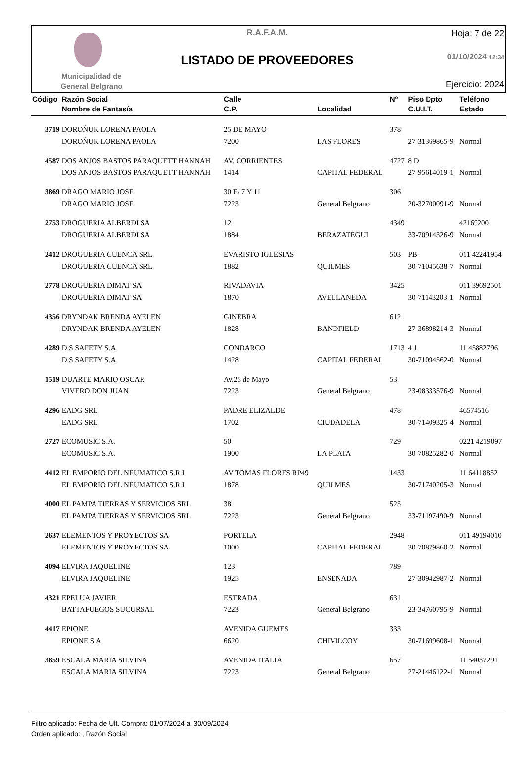Municipalidad de
General Belgrano
R.A.F.A.M.
LISTADO DE PROVEEDORES
Hoja: 7 de 22
01/10/2024 12:34
Ejercicio: 2024
| Código | Razón Social Nombre de Fantasía | Calle C.P. | Localidad | Nº | Piso Dpto C.U.I.T. | Teléfono Estado |
| --- | --- | --- | --- | --- | --- | --- |
| 3719 | DOROÑUK LORENA PAOLA | 25 DE MAYO | | 378 | | |
| | DOROÑUK LORENA PAOLA | 7200 | LAS FLORES | | 27-31369865-9 | Normal |
| 4587 | DOS ANJOS BASTOS PARAQUETT HANNAH | AV. CORRIENTES | | 4727 | 8 D | |
| | DOS ANJOS BASTOS PARAQUETT HANNAH | 1414 | CAPITAL FEDERAL | | 27-95614019-1 | Normal |
| 3869 | DRAGO MARIO JOSE | 30 E/ 7 Y 11 | | 306 | | |
| | DRAGO MARIO JOSE | 7223 | General Belgrano | | 20-32700091-9 | Normal |
| 2753 | DROGUERIA ALBERDI SA | 12 | | 4349 | | 42169200 |
| | DROGUERIA ALBERDI SA | 1884 | BERAZATEGUI | | 33-70914326-9 | Normal |
| 2412 | DROGUERIA CUENCA SRL | EVARISTO IGLESIAS | | 503 | PB | 011 42241954 |
| | DROGUERIA CUENCA SRL | 1882 | QUILMES | | 30-71045638-7 | Normal |
| 2778 | DROGUERIA DIMAT SA | RIVADAVIA | | 3425 | | 011 39692501 |
| | DROGUERIA DIMAT SA | 1870 | AVELLANEDA | | 30-71143203-1 | Normal |
| 4356 | DRYNDAK BRENDA AYELEN | GINEBRA | | 612 | | |
| | DRYNDAK BRENDA AYELEN | 1828 | BANDFIELD | | 27-36898214-3 | Normal |
| 4289 | D.S.SAFETY S.A. | CONDARCO | | 1713 | 4 1 | 11 45882796 |
| | D.S.SAFETY S.A. | 1428 | CAPITAL FEDERAL | | 30-71094562-0 | Normal |
| 1519 | DUARTE MARIO OSCAR | Av.25 de Mayo | | 53 | | |
| | VIVERO DON JUAN | 7223 | General Belgrano | | 23-08333576-9 | Normal |
| 4296 | EADG SRL | PADRE ELIZALDE | | 478 | | 46574516 |
| | EADG SRL | 1702 | CIUDADELA | | 30-71409325-4 | Normal |
| 2727 | ECOMUSIC S.A. | 50 | | 729 | | 0221 4219097 |
| | ECOMUSIC S.A. | 1900 | LA PLATA | | 30-70825282-0 | Normal |
| 4412 | EL EMPORIO DEL NEUMATICO S.R.L | AV TOMAS FLORES RP49 | | 1433 | | 11 64118852 |
| | EL EMPORIO DEL NEUMATICO S.R.L | 1878 | QUILMES | | 30-71740205-3 | Normal |
| 4000 | EL PAMPA TIERRAS Y SERVICIOS SRL | 38 | | 525 | | |
| | EL PAMPA TIERRAS Y SERVICIOS SRL | 7223 | General Belgrano | | 33-71197490-9 | Normal |
| 2637 | ELEMENTOS Y PROYECTOS SA | PORTELA | | 2948 | | 011 49194010 |
| | ELEMENTOS Y PROYECTOS SA | 1000 | CAPITAL FEDERAL | | 30-70879860-2 | Normal |
| 4094 | ELVIRA JAQUELINE | 123 | | 789 | | |
| | ELVIRA JAQUELINE | 1925 | ENSENADA | | 27-30942987-2 | Normal |
| 4321 | EPELUA JAVIER | ESTRADA | | 631 | | |
| | BATTAFUEGOS SUCURSAL | 7223 | General Belgrano | | 23-34760795-9 | Normal |
| 4417 | EPIONE | AVENIDA GUEMES | | 333 | | |
| | EPIONE S.A | 6620 | CHIVILCOY | | 30-71699608-1 | Normal |
| 3859 | ESCALA MARIA SILVINA | AVENIDA ITALIA | | 657 | | 11 54037291 |
| | ESCALA MARIA SILVINA | 7223 | General Belgrano | | 27-21446122-1 | Normal |
Filtro aplicado: Fecha de Ult. Compra: 01/07/2024 al 30/09/2024
Orden aplicado: , Razón Social